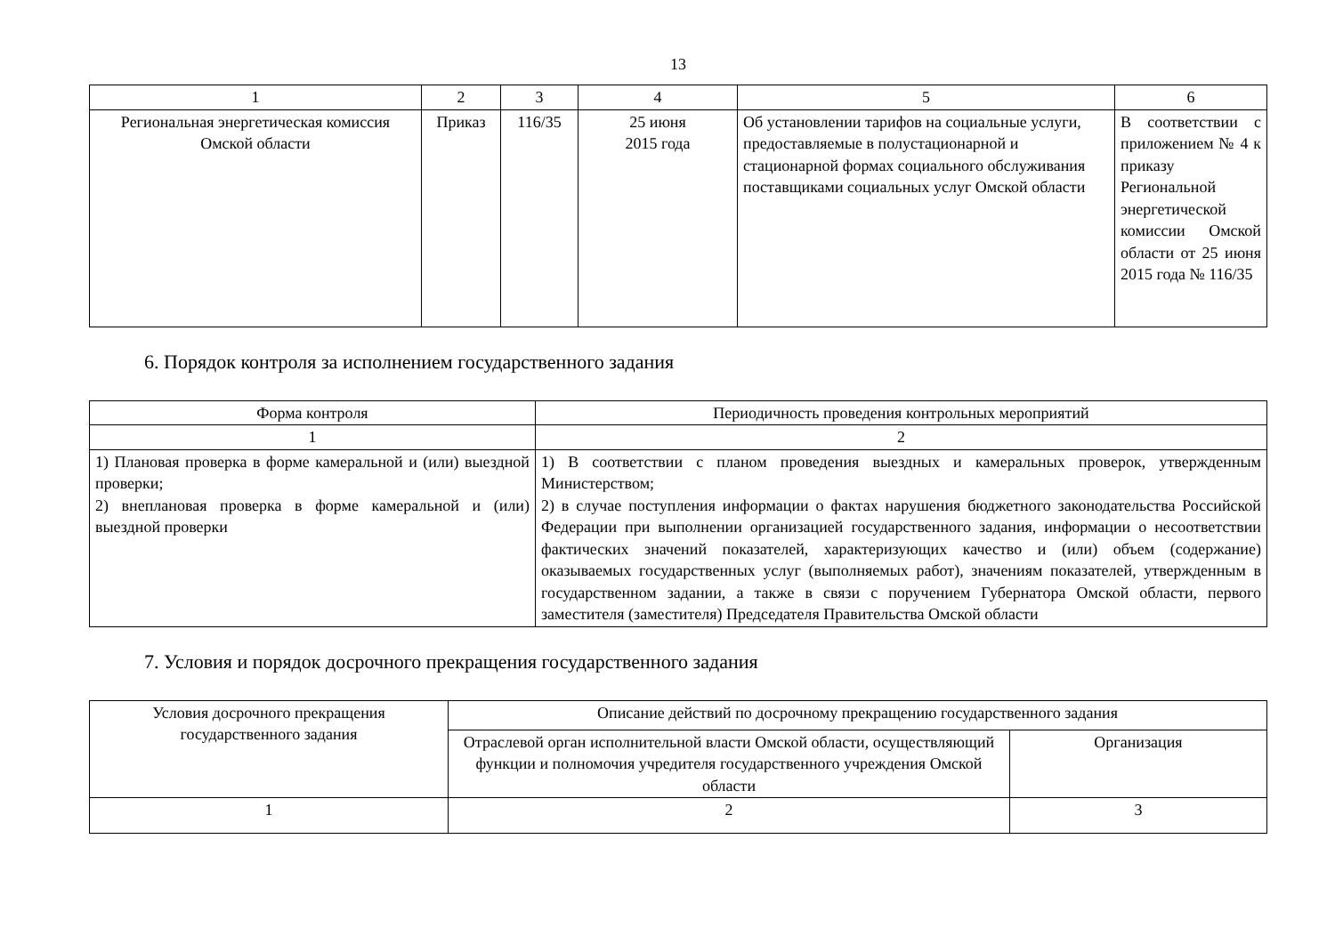13
| 1 | 2 | 3 | 4 | 5 | 6 |
| --- | --- | --- | --- | --- | --- |
| Региональная энергетическая комиссия Омской области | Приказ | 116/35 | 25 июня 2015 года | Об установлении тарифов на социальные услуги, предоставляемые в полустационарной и стационарной формах социального обслуживания поставщиками социальных услуг Омской области | В соответствии с приложением № 4 к приказу Региональной энергетической комиссии Омской области от 25 июня 2015 года № 116/35 |
6. Порядок контроля за исполнением государственного задания
| Форма контроля | Периодичность проведения контрольных мероприятий |
| --- | --- |
| 1 | 2 |
| 1) Плановая проверка в форме камеральной и (или) выездной проверки; 2) внеплановая проверка в форме камеральной и (или) выездной проверки | 1) В соответствии с планом проведения выездных и камеральных проверок, утвержденным Министерством; 2) в случае поступления информации о фактах нарушения бюджетного законодательства Российской Федерации при выполнении организацией государственного задания, информации о несоответствии фактических значений показателей, характеризующих качество и (или) объем (содержание) оказываемых государственных услуг (выполняемых работ), значениям показателей, утвержденным в государственном задании, а также в связи с поручением Губернатора Омской области, первого заместителя (заместителя) Председателя Правительства Омской области |
7. Условия и порядок досрочного прекращения государственного задания
| Условия досрочного прекращения государственного задания | Описание действий по досрочному прекращению государственного задания | |
| --- | --- | --- |
| | Отраслевой орган исполнительной власти Омской области, осуществляющий функции и полномочия учредителя государственного учреждения Омской области | Организация |
| 1 | 2 | 3 |